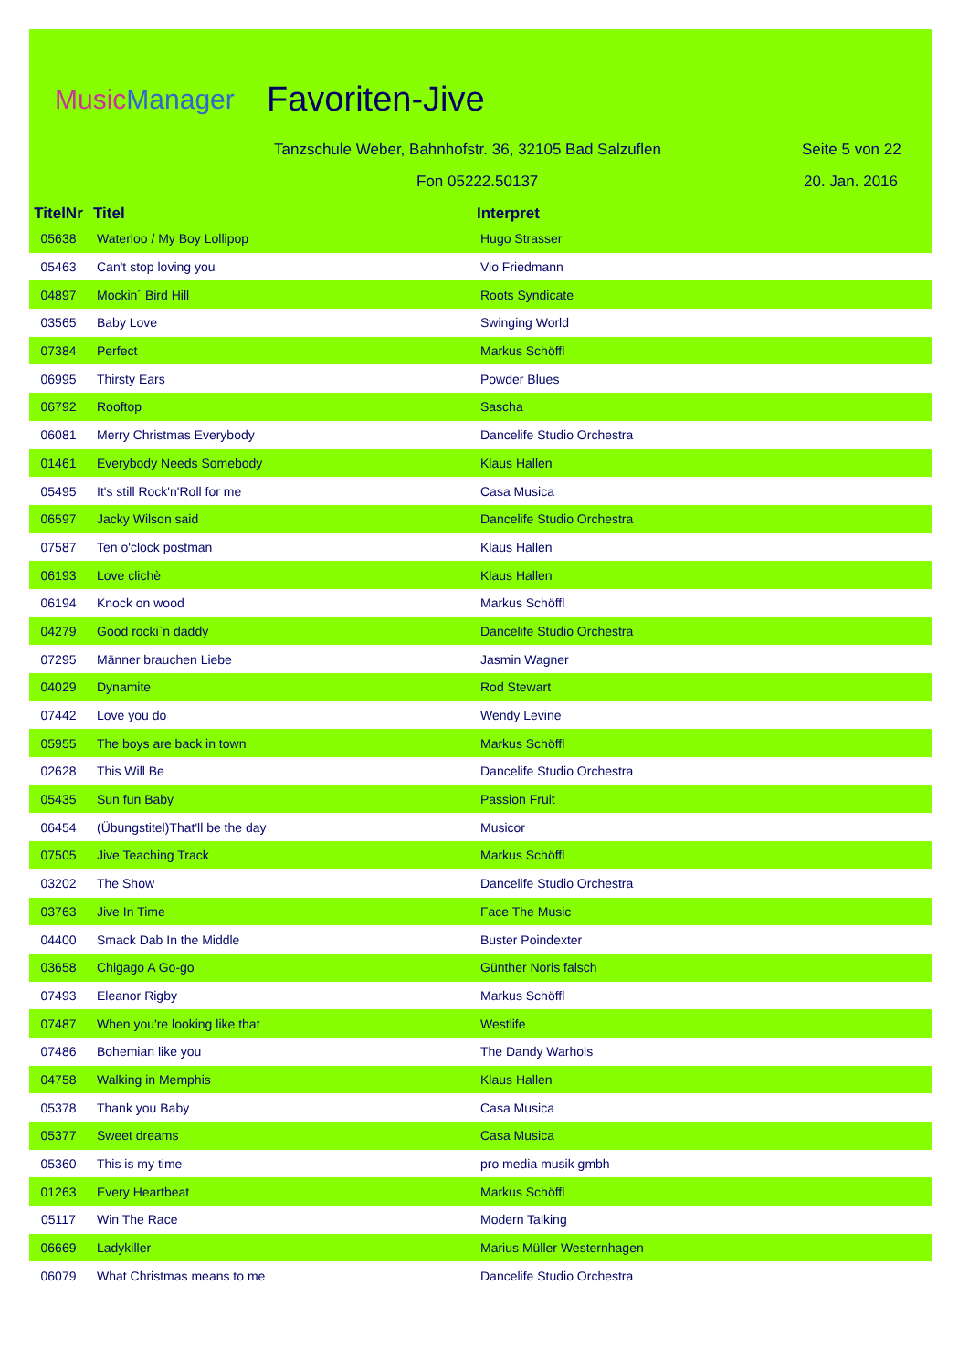MusicManager Favoriten-Jive
Tanzschule Weber, Bahnhofstr. 36, 32105 Bad Salzuflen
Fon 05222.50137
Seite 5 von 22
20. Jan. 2016
| TitelNr | Titel | Interpret |
| --- | --- | --- |
| 05638 | Waterloo / My Boy Lollipop | Hugo Strasser |
| 05463 | Can't stop loving you | Vio Friedmann |
| 04897 | Mockin´ Bird Hill | Roots Syndicate |
| 03565 | Baby Love | Swinging World |
| 07384 | Perfect | Markus Schöffl |
| 06995 | Thirsty Ears | Powder Blues |
| 06792 | Rooftop | Sascha |
| 06081 | Merry Christmas Everybody | Dancelife Studio Orchestra |
| 01461 | Everybody Needs Somebody | Klaus Hallen |
| 05495 | It's still Rock'n'Roll for me | Casa Musica |
| 06597 | Jacky Wilson said | Dancelife Studio Orchestra |
| 07587 | Ten o'clock postman | Klaus Hallen |
| 06193 | Love clichè | Klaus Hallen |
| 06194 | Knock on wood | Markus Schöffl |
| 04279 | Good rocki`n daddy | Dancelife Studio Orchestra |
| 07295 | Männer brauchen Liebe | Jasmin Wagner |
| 04029 | Dynamite | Rod Stewart |
| 07442 | Love you do | Wendy Levine |
| 05955 | The boys are back in town | Markus Schöffl |
| 02628 | This Will Be | Dancelife Studio Orchestra |
| 05435 | Sun fun Baby | Passion Fruit |
| 06454 | (Übungstitel)That'll be the day | Musicor |
| 07505 | Jive Teaching Track | Markus Schöffl |
| 03202 | The Show | Dancelife Studio Orchestra |
| 03763 | Jive In Time | Face The Music |
| 04400 | Smack Dab In the Middle | Buster Poindexter |
| 03658 | Chigago A Go-go | Günther Noris falsch |
| 07493 | Eleanor Rigby | Markus Schöffl |
| 07487 | When you're looking like that | Westlife |
| 07486 | Bohemian like you | The Dandy Warhols |
| 04758 | Walking in Memphis | Klaus Hallen |
| 05378 | Thank you Baby | Casa Musica |
| 05377 | Sweet dreams | Casa Musica |
| 05360 | This is my time | pro media musik gmbh |
| 01263 | Every Heartbeat | Markus Schöffl |
| 05117 | Win The Race | Modern Talking |
| 06669 | Ladykiller | Marius Müller Westernhagen |
| 06079 | What Christmas means to me | Dancelife Studio Orchestra |